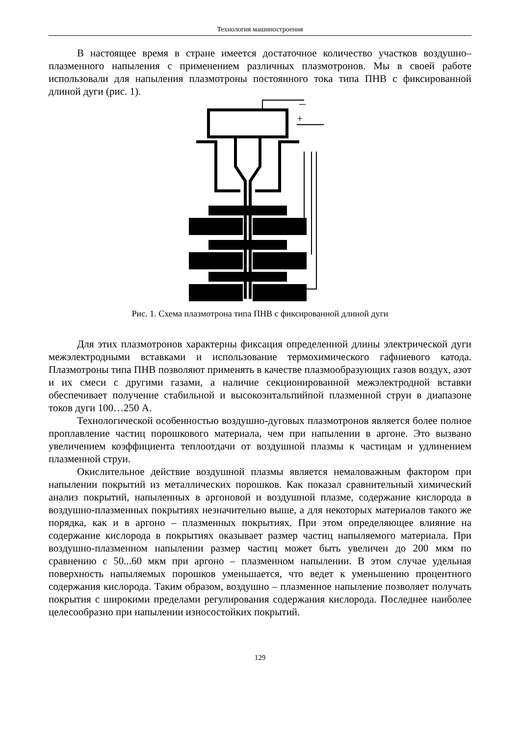Технология машиностроения
В настоящее время в стране имеется достаточное количество участков воздушно–плазменного напыления с применением различных плазмотронов. Мы в своей работе использовали для напыления плазмотроны постоянного тока типа ПНВ с фиксированной длиной дуги (рис. 1).
–
+
Рис. 1. Схема плазмотрона типа ПНВ с фиксированной длиной дуги
Для этих плазмотронов характерны фиксация определенной длины электрической дуги межэлектродными вставками и использование термохимического гафниевого катода. Плазмотроны типа ПНВ позволяют применять в качестве плазмообразующих газов воздух, азот и их смеси с другими газами, а наличие секционированной межэлектродной вставки обеспечивает получение стабильной и высокоэнтальпийпой плазменной струи в диапазоне токов дуги 100…250 А.
Технологической особенностью воздушно-дуговых плазмотронов является более полное проплавление частиц порошкового материала, чем при напылении в аргоне. Это вызвано увеличением коэффициента теплоотдачи от воздушной плазмы к частицам и удлинением плазменной струи.
Окислительное действие воздушной плазмы является немаловажным фактором при напылении покрытий из металлических порошков. Как показал сравнительный химический анализ покрытий, напыленных в аргоновой и воздушной плазме, содержание кислорода в воздушно-плазменных покрытиях незначительно выше, а для некоторых материалов такого же порядка, как и в аргоно – плазменных покрытиях. При этом определяющее влияние на содержание кислорода в покрытиях оказывает размер частиц напыляемого материала. При воздушно-плазменном напылении размер частиц может быть увеличен до 200 мкм по сравнению с 50...60 мкм при аргоно – плазменном напылении. В этом случае удельная поверхность напыляемых порошков уменьшается, что ведет к уменьшению процентного содержания кислорода. Таким образом, воздушно – плазменное напыление позволяет получать покрытия с широкими пределами регулирования содержания кислорода. Последнее наиболее целесообразно при напылении износостойких покрытий.
129